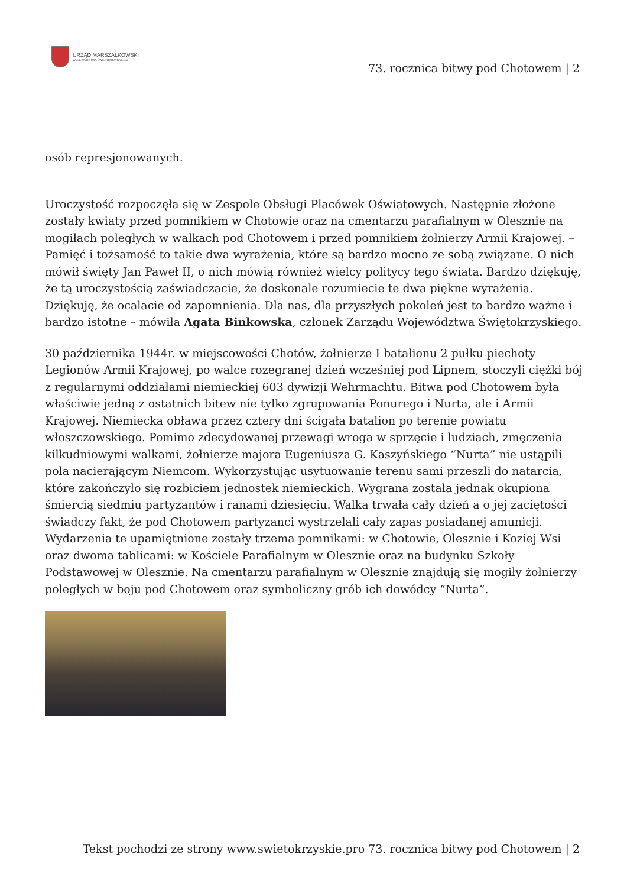URZĄD MARSZAŁKOWSKI
WOJEWÓDZTWA ŚWIĘTOKRZYSKIEGO
73. rocznica bitwy pod Chotowem | 2
osób represjonowanych.
Uroczystość rozpoczęła się w Zespole Obsługi Placówek Oświatowych. Następnie złożone zostały kwiaty przed pomnikiem w Chotowie oraz na cmentarzu parafialnym w Olesznie na mogiłach poległych w walkach pod Chotowem i przed pomnikiem żołnierzy Armii Krajowej. – Pamięć i tożsamość to takie dwa wyrażenia, które są bardzo mocno ze sobą związane. O nich mówił święty Jan Paweł II, o nich mówią również wielcy politycy tego świata. Bardzo dziękuję, że tą uroczystością zaświadczacie, że doskonale rozumiecie te dwa piękne wyrażenia. Dziękuję, że ocalacie od zapomnienia. Dla nas, dla przyszłych pokoleń jest to bardzo ważne i bardzo istotne – mówiła Agata Binkowska, członek Zarządu Województwa Świętokrzyskiego.
30 października 1944r. w miejscowości Chotów, żołnierze I batalionu 2 pułku piechoty Legionów Armii Krajowej, po walce rozegranej dzień wcześniej pod Lipnem, stoczyli ciężki bój z regularnymi oddziałami niemieckiej 603 dywizji Wehrmachtu. Bitwa pod Chotowem była właściwie jedną z ostatnich bitew nie tylko zgrupowania Ponurego i Nurta, ale i Armii Krajowej. Niemiecka obława przez cztery dni ścigała batalion po terenie powiatu włoszczowskiego. Pomimo zdecydowanej przewagi wroga w sprzęcie i ludziach, zmęczenia kilkudniowymi walkami, żołnierze majora Eugeniusza G. Kaszyńskiego “Nurta” nie ustąpili pola nacierającym Niemcom. Wykorzystując usytuowanie terenu sami przeszli do natarcia, które zakończyło się rozbiciem jednostek niemieckich. Wygrana została jednak okupiona śmiercią siedmiu partyzantów i ranami dziesięciu. Walka trwała cały dzień a o jej zaciętości świadczy fakt, że pod Chotowem partyzanci wystrzelali cały zapas posiadanej amunicji. Wydarzenia te upamiętnione zostały trzema pomnikami: w Chotowie, Olesznie i Koziej Wsi oraz dwoma tablicami: w Kościele Parafialnym w Olesznie oraz na budynku Szkoły Podstawowej w Olesznie. Na cmentarzu parafialnym w Olesznie znajdują się mogiły żołnierzy poległych w boju pod Chotowem oraz symboliczny grób ich dowódcy “Nurta”.
Tekst pochodzi ze strony www.swietokrzyskie.pro 73. rocznica bitwy pod Chotowem | 2